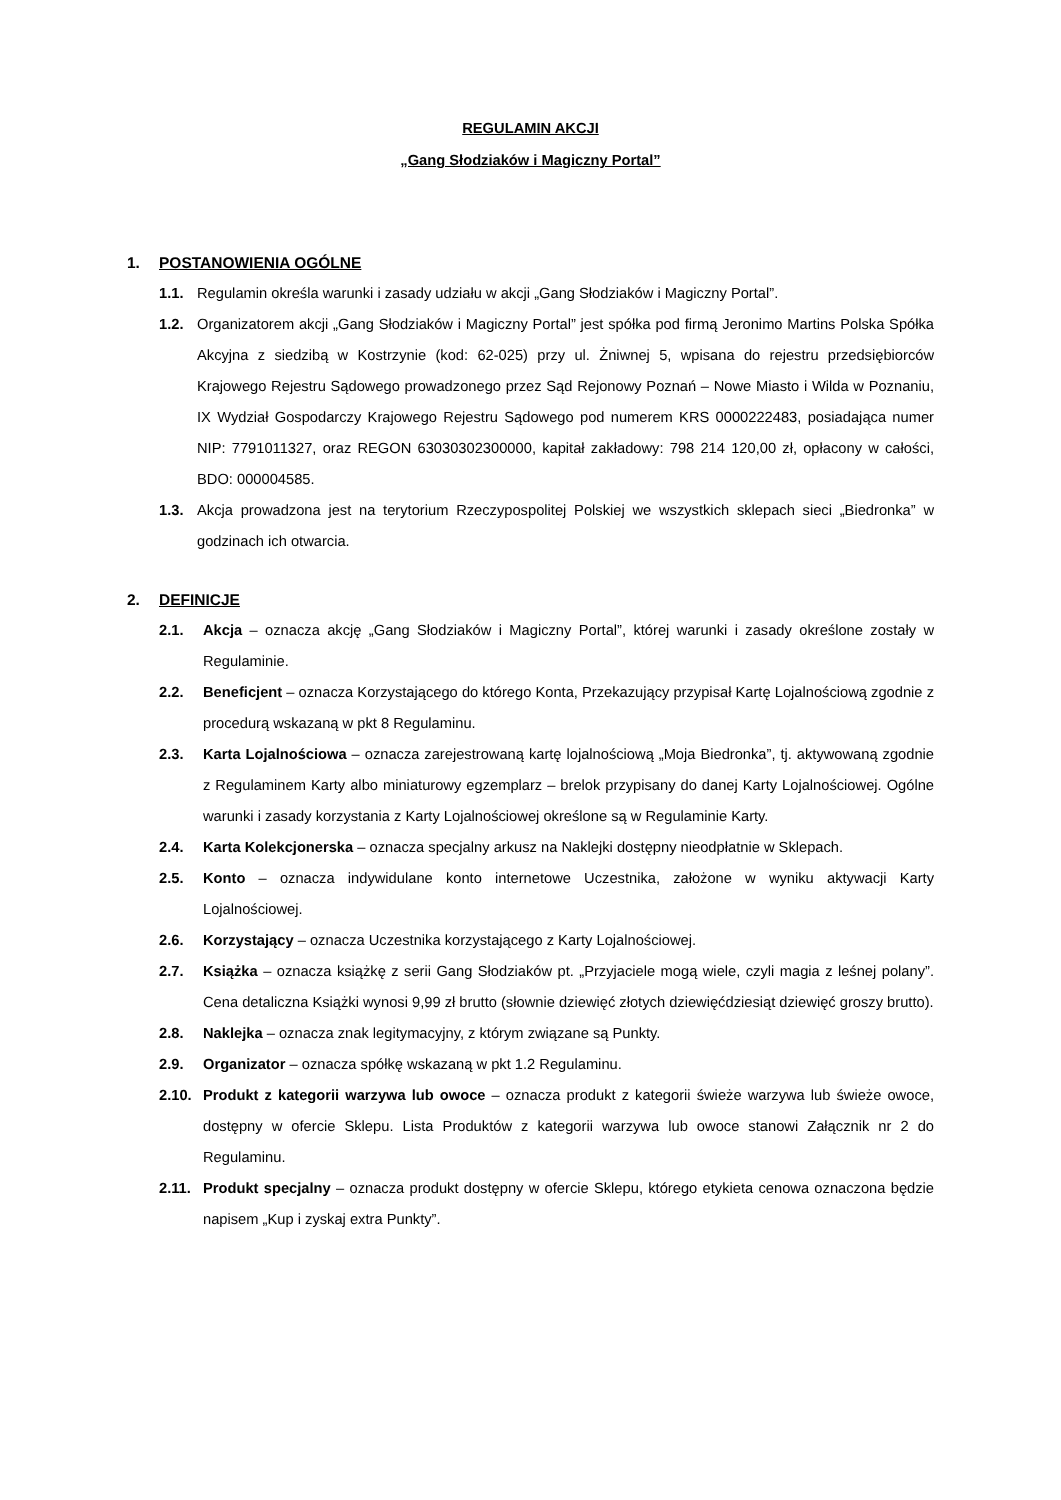REGULAMIN AKCJI
„Gang Słodziaków i Magiczny Portal”
1. POSTANOWIENIA OGÓLNE
1.1. Regulamin określa warunki i zasady udziału w akcji „Gang Słodziaków i Magiczny Portal”.
1.2. Organizatorem akcji „Gang Słodziaków i Magiczny Portal” jest spółka pod firmą Jeronimo Martins Polska Spółka Akcyjna z siedzibą w Kostrzynie (kod: 62-025) przy ul. Żniwnej 5, wpisana do rejestru przedsiębiorców Krajowego Rejestru Sądowego prowadzonego przez Sąd Rejonowy Poznań – Nowe Miasto i Wilda w Poznaniu, IX Wydział Gospodarczy Krajowego Rejestru Sądowego pod numerem KRS 0000222483, posiadająca numer NIP: 7791011327, oraz REGON 63030302300000, kapitał zakładowy: 798 214 120,00 zł, opłacony w całości, BDO: 000004585.
1.3. Akcja prowadzona jest na terytorium Rzeczypospolitej Polskiej we wszystkich sklepach sieci „Biedronka” w godzinach ich otwarcia.
2. DEFINICJE
2.1. Akcja – oznacza akcję „Gang Słodziaków i Magiczny Portal”, której warunki i zasady określone zostały w Regulaminie.
2.2. Beneficjent – oznacza Korzystającego do którego Konta, Przekazujący przypisał Kartę Lojalnościową zgodnie z procedurą wskazaną w pkt 8 Regulaminu.
2.3. Karta Lojalnościowa – oznacza zarejestrowaną kartę lojalnościową „Moja Biedronka”, tj. aktywowaną zgodnie z Regulaminem Karty albo miniaturowy egzemplarz – brelok przypisany do danej Karty Lojalnościowej. Ogólne warunki i zasady korzystania z Karty Lojalnościowej określone są w Regulaminie Karty.
2.4. Karta Kolekcjonerska – oznacza specjalny arkusz na Naklejki dostępny nieodpłatnie w Sklepach.
2.5. Konto – oznacza indywidulane konto internetowe Uczestnika, założone w wyniku aktywacji Karty Lojalnościowej.
2.6. Korzystający – oznacza Uczestnika korzystającego z Karty Lojalnościowej.
2.7. Książka – oznacza książkę z serii Gang Słodziaków pt. „Przyjaciele mogą wiele, czyli magia z leśnej polany”. Cena detaliczna Książki wynosi 9,99 zł brutto (słownie dziewięć złotych dziewięćdziesiąt dziewięć groszy brutto).
2.8. Naklejka – oznacza znak legitymacyjny, z którym związane są Punkty.
2.9. Organizator – oznacza spółkę wskazaną w pkt 1.2 Regulaminu.
2.10. Produkt z kategorii warzywa lub owoce – oznacza produkt z kategorii świeże warzywa lub świeże owoce, dostępny w ofercie Sklepu. Lista Produktów z kategorii warzywa lub owoce stanowi Załącznik nr 2 do Regulaminu.
2.11. Produkt specjalny – oznacza produkt dostępny w ofercie Sklepu, którego etykieta cenowa oznaczona będzie napisem „Kup i zyskaj extra Punkty”.